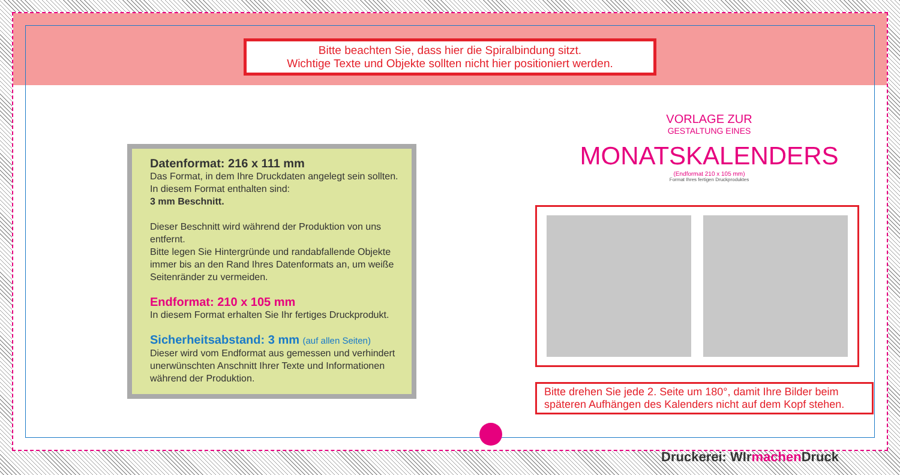Bitte beachten Sie, dass hier die Spiralbindung sitzt.
Wichtige Texte und Objekte sollten nicht hier positioniert werden.
Datenformat: 216 x 111 mm
Das Format, in dem Ihre Druckdaten angelegt sein sollten. In diesem Format enthalten sind:
3 mm Beschnitt.
Dieser Beschnitt wird während der Produktion von uns entfernt.
Bitte legen Sie Hintergründe und randabfallende Objekte immer bis an den Rand Ihres Datenformats an, um weiße Seitenränder zu vermeiden.
Endformat: 210 x 105 mm
In diesem Format erhalten Sie Ihr fertiges Druckprodukt.
Sicherheitsabstand: 3 mm (auf allen Seiten)
Dieser wird vom Endformat aus gemessen und verhindert unerwünschten Anschnitt Ihrer Texte und Informationen während der Produktion.
VORLAGE ZUR
GESTALTUNG EINES
MONATSKALENDERS
(Endformat 210 x 105 mm)
Format Ihres fertigen Druckproduktes
Bitte drehen Sie jede 2. Seite um 180°, damit Ihre Bilder beim späteren Aufhängen des Kalenders nicht auf dem Kopf stehen.
Druckerei: WIrmachen Druck